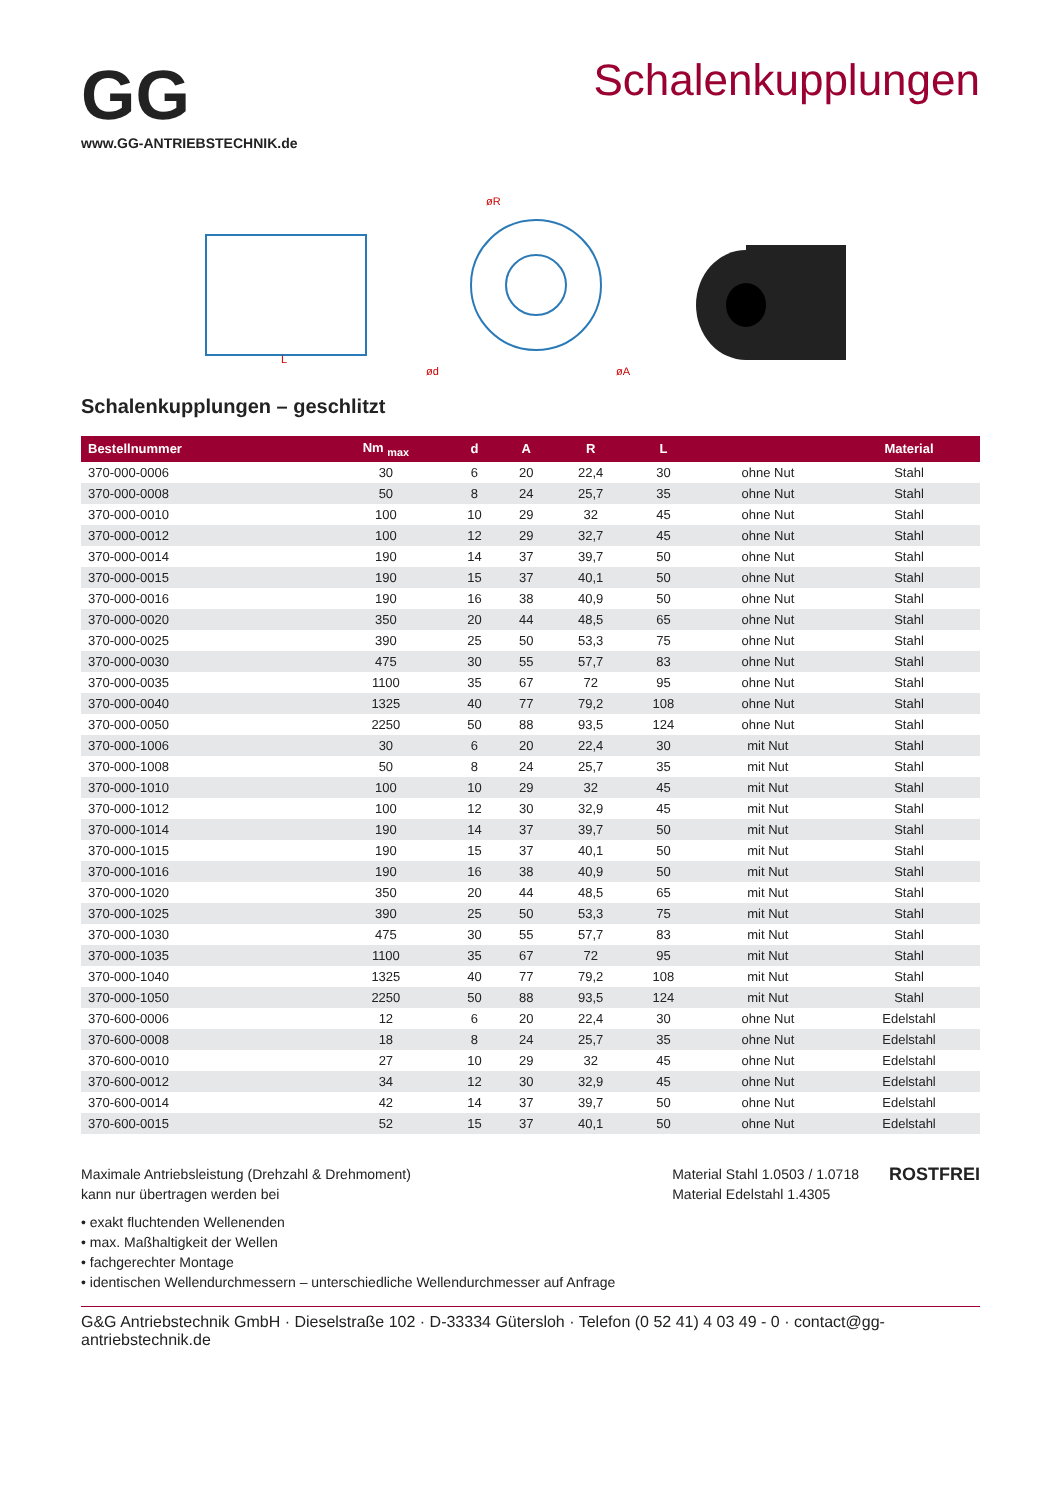GG
www.GG-ANTRIEBSTECHNIK.de
Schalenkupplungen
L
øR
ød
øA
Schalenkupplungen – geschlitzt
| Bestellnummer | Nm <sub>max</sub> | d | A | R | L | | Material |
| --- | --- | --- | --- | --- | --- | --- | --- |
| 370-000-0006 | 30 | 6 | 20 | 22,4 | 30 | ohne Nut | Stahl |
| 370-000-0008 | 50 | 8 | 24 | 25,7 | 35 | ohne Nut | Stahl |
| 370-000-0010 | 100 | 10 | 29 | 32 | 45 | ohne Nut | Stahl |
| 370-000-0012 | 100 | 12 | 29 | 32,7 | 45 | ohne Nut | Stahl |
| 370-000-0014 | 190 | 14 | 37 | 39,7 | 50 | ohne Nut | Stahl |
| 370-000-0015 | 190 | 15 | 37 | 40,1 | 50 | ohne Nut | Stahl |
| 370-000-0016 | 190 | 16 | 38 | 40,9 | 50 | ohne Nut | Stahl |
| 370-000-0020 | 350 | 20 | 44 | 48,5 | 65 | ohne Nut | Stahl |
| 370-000-0025 | 390 | 25 | 50 | 53,3 | 75 | ohne Nut | Stahl |
| 370-000-0030 | 475 | 30 | 55 | 57,7 | 83 | ohne Nut | Stahl |
| 370-000-0035 | 1100 | 35 | 67 | 72 | 95 | ohne Nut | Stahl |
| 370-000-0040 | 1325 | 40 | 77 | 79,2 | 108 | ohne Nut | Stahl |
| 370-000-0050 | 2250 | 50 | 88 | 93,5 | 124 | ohne Nut | Stahl |
| 370-000-1006 | 30 | 6 | 20 | 22,4 | 30 | mit Nut | Stahl |
| 370-000-1008 | 50 | 8 | 24 | 25,7 | 35 | mit Nut | Stahl |
| 370-000-1010 | 100 | 10 | 29 | 32 | 45 | mit Nut | Stahl |
| 370-000-1012 | 100 | 12 | 30 | 32,9 | 45 | mit Nut | Stahl |
| 370-000-1014 | 190 | 14 | 37 | 39,7 | 50 | mit Nut | Stahl |
| 370-000-1015 | 190 | 15 | 37 | 40,1 | 50 | mit Nut | Stahl |
| 370-000-1016 | 190 | 16 | 38 | 40,9 | 50 | mit Nut | Stahl |
| 370-000-1020 | 350 | 20 | 44 | 48,5 | 65 | mit Nut | Stahl |
| 370-000-1025 | 390 | 25 | 50 | 53,3 | 75 | mit Nut | Stahl |
| 370-000-1030 | 475 | 30 | 55 | 57,7 | 83 | mit Nut | Stahl |
| 370-000-1035 | 1100 | 35 | 67 | 72 | 95 | mit Nut | Stahl |
| 370-000-1040 | 1325 | 40 | 77 | 79,2 | 108 | mit Nut | Stahl |
| 370-000-1050 | 2250 | 50 | 88 | 93,5 | 124 | mit Nut | Stahl |
| 370-600-0006 | 12 | 6 | 20 | 22,4 | 30 | ohne Nut | Edelstahl |
| 370-600-0008 | 18 | 8 | 24 | 25,7 | 35 | ohne Nut | Edelstahl |
| 370-600-0010 | 27 | 10 | 29 | 32 | 45 | ohne Nut | Edelstahl |
| 370-600-0012 | 34 | 12 | 30 | 32,9 | 45 | ohne Nut | Edelstahl |
| 370-600-0014 | 42 | 14 | 37 | 39,7 | 50 | ohne Nut | Edelstahl |
| 370-600-0015 | 52 | 15 | 37 | 40,1 | 50 | ohne Nut | Edelstahl |
Maximale Antriebsleistung (Drehzahl & Drehmoment)
kann nur übertragen werden bei
• exakt fluchtenden Wellenenden
• max. Maßhaltigkeit der Wellen
• fachgerechter Montage
• identischen Wellendurchmessern – unterschiedliche Wellendurchmesser auf Anfrage
Material Stahl 1.0503 / 1.0718
Material Edelstahl 1.4305
ROSTFREI
G&G Antriebstechnik GmbH · Dieselstraße 102 · D-33334 Gütersloh · Telefon (0 52 41) 4 03 49 - 0 · contact@gg-antriebstechnik.de